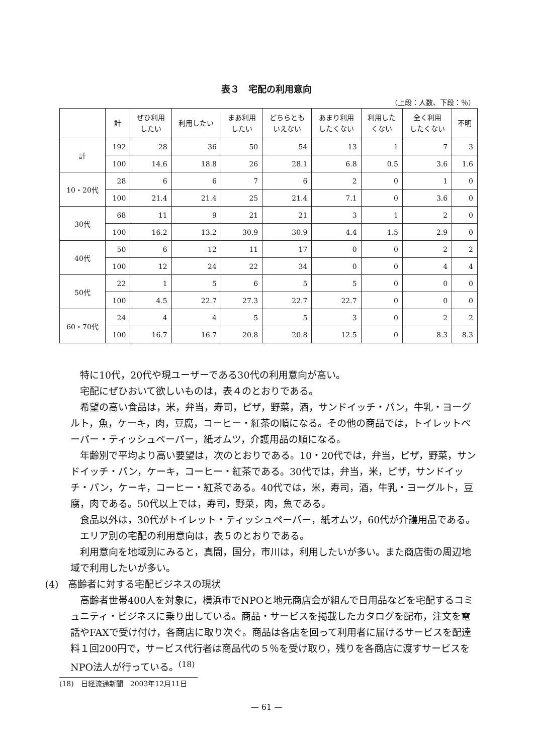表３　宅配の利用意向
（上段：人数、下段：％）
| | 計 | ぜひ利用 したい | 利用したい | まあ利用 したい | どちらとも いえない | あまり利用 したくない | 利用した くない | 全く利用 したくない | 不明 |
| --- | --- | --- | --- | --- | --- | --- | --- | --- | --- |
| 計 | 192 | 28 | 36 | 50 | 54 | 13 | 1 | 7 | 3 |
| | 100 | 14.6 | 18.8 | 26 | 28.1 | 6.8 | 0.5 | 3.6 | 1.6 |
| 10・20代 | 28 | 6 | 6 | 7 | 6 | 2 | 0 | 1 | 0 |
| | 100 | 21.4 | 21.4 | 25 | 21.4 | 7.1 | 0 | 3.6 | 0 |
| 30代 | 68 | 11 | 9 | 21 | 21 | 3 | 1 | 2 | 0 |
| | 100 | 16.2 | 13.2 | 30.9 | 30.9 | 4.4 | 1.5 | 2.9 | 0 |
| 40代 | 50 | 6 | 12 | 11 | 17 | 0 | 0 | 2 | 2 |
| | 100 | 12 | 24 | 22 | 34 | 0 | 0 | 4 | 4 |
| 50代 | 22 | 1 | 5 | 6 | 5 | 5 | 0 | 0 | 0 |
| | 100 | 4.5 | 22.7 | 27.3 | 22.7 | 22.7 | 0 | 0 | 0 |
| 60・70代 | 24 | 4 | 4 | 5 | 5 | 3 | 0 | 2 | 2 |
| | 100 | 16.7 | 16.7 | 20.8 | 20.8 | 12.5 | 0 | 8.3 | 8.3 |
特に10代，20代や現ユーザーである30代の利用意向が高い。
宅配にぜひおいて欲しいものは，表４のとおりである。
希望の高い食品は，米，弁当，寿司，ピザ，野菜，酒，サンドイッチ・パン，牛乳・ヨーグルト，魚，ケーキ，肉，豆腐，コーヒー・紅茶の順になる。その他の商品では，トイレットペーパー・ティッシュペーパー，紙オムツ，介護用品の順になる。
年齢別で平均より高い要望は，次のとおりである。10・20代では，弁当，ピザ，野菜，サンドイッチ・パン，ケーキ，コーヒー・紅茶である。30代では，弁当，米，ピザ，サンドイッチ・パン，ケーキ，コーヒー・紅茶である。40代では，米，寿司，酒，牛乳・ヨーグルト，豆腐，肉である。50代以上では，寿司，野菜，肉，魚である。
食品以外は，30代がトイレット・ティッシュペーパー，紙オムツ，60代が介護用品である。
エリア別の宅配の利用意向は，表５のとおりである。
利用意向を地域別にみると，真間，国分，市川は，利用したいが多い。また商店街の周辺地域で利用したいが多い。
(4)　高齢者に対する宅配ビジネスの現状
高齢者世帯400人を対象に，横浜市でNPOと地元商店会が組んで日用品などを宅配するコミュニティ・ビジネスに乗り出している。商品・サービスを掲載したカタログを配布，注文を電話やFAXで受け付け，各商店に取り次ぐ。商品は各店を回って利用者に届けるサービスを配達料１回200円で，サービス代行者は商品代の５％を受け取り，残りを各商店に渡すサービスをNPO法人が行っている。<sup>(18)</sup>
(18)　日経流通新聞　2003年12月11日
— 61 —